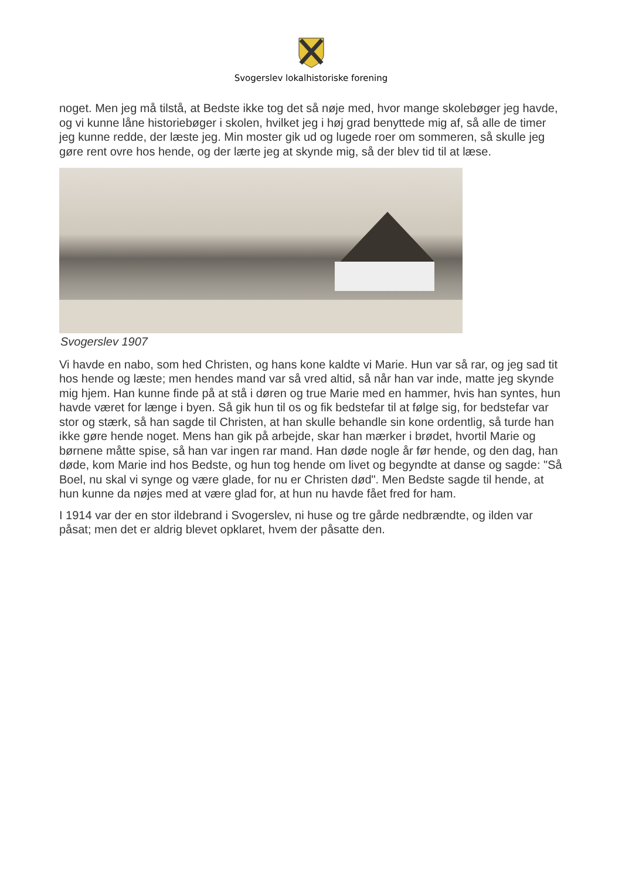Svogerslev lokalhistoriske forening
noget. Men jeg må tilstå, at Bedste ikke tog det så nøje med, hvor mange skolebøger jeg havde, og vi kunne låne historiebøger i skolen, hvilket jeg i høj grad benyttede mig af, så alle de timer jeg kunne redde, der læste jeg. Min moster gik ud og lugede roer om sommeren, så skulle jeg gøre rent ovre hos hende, og der lærte jeg at skynde mig, så der blev tid til at læse.
Svogerslev 1907
Vi havde en nabo, som hed Christen, og hans kone kaldte vi Marie. Hun var så rar, og jeg sad tit hos hende og læste; men hendes mand var så vred altid, så når han var inde, matte jeg skynde mig hjem. Han kunne finde på at stå i døren og true Marie med en hammer, hvis han syntes, hun havde været for længe i byen. Så gik hun til os og fik bedstefar til at følge sig, for bedstefar var stor og stærk, så han sagde til Christen, at han skulle behandle sin kone ordentlig, så turde han ikke gøre hende noget. Mens han gik på arbejde, skar han mærker i brødet, hvortil Marie og børnene måtte spise, så han var ingen rar mand. Han døde nogle år før hende, og den dag, han døde, kom Marie ind hos Bedste, og hun tog hende om livet og begyndte at danse og sagde: "Så Boel, nu skal vi synge og være glade, for nu er Christen død". Men Bedste sagde til hende, at hun kunne da nøjes med at være glad for, at hun nu havde fået fred for ham.
I 1914 var der en stor ildebrand i Svogerslev, ni huse og tre gårde nedbrændte, og ilden var påsat; men det er aldrig blevet opklaret, hvem der påsatte den.